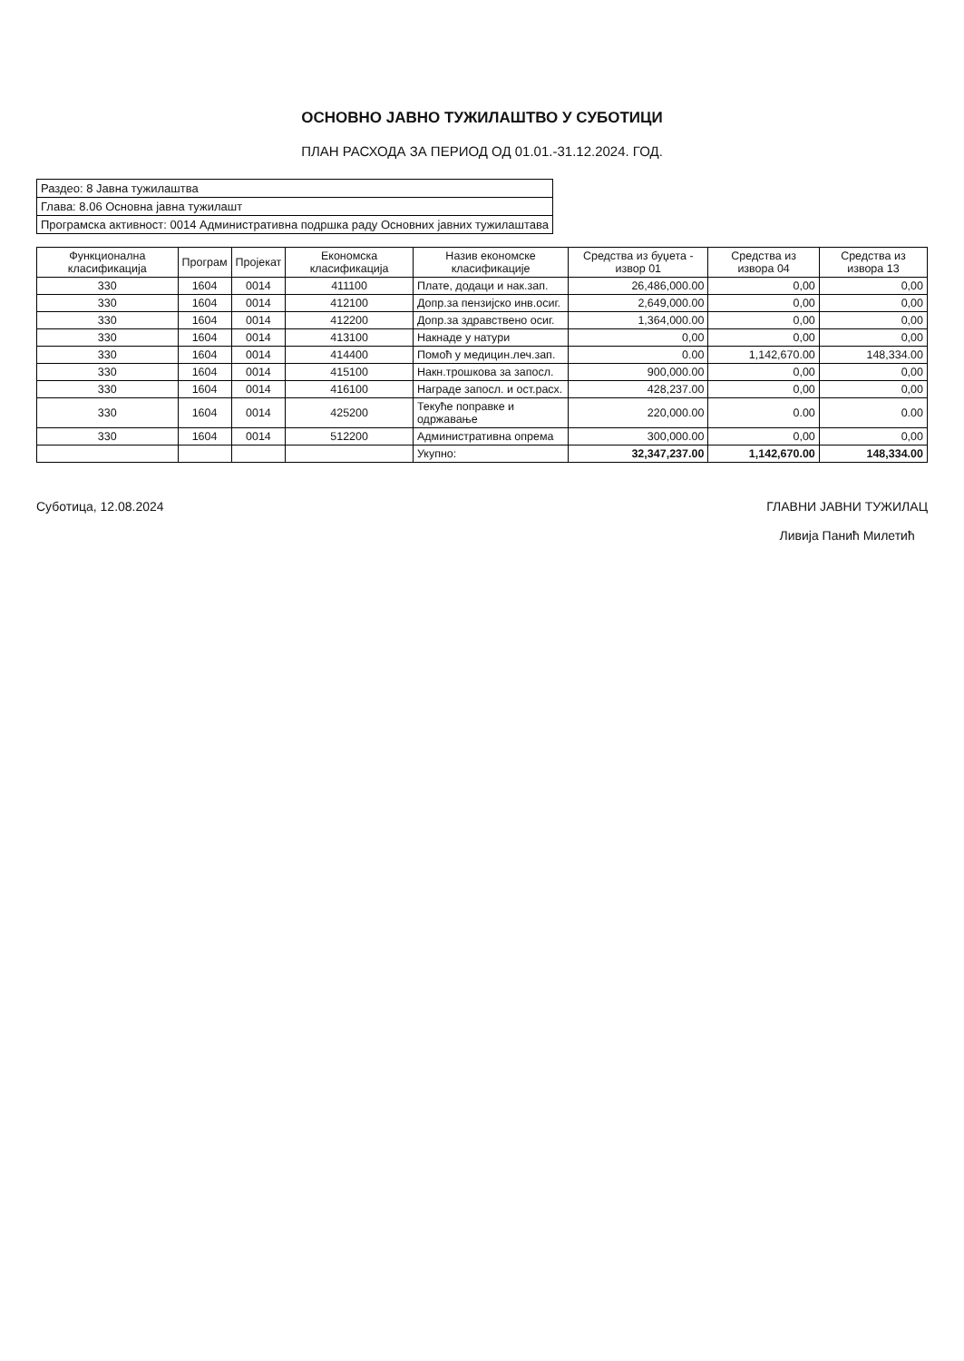ОСНОВНО ЈАВНО ТУЖИЛАШТВО У СУБОТИЦИ
ПЛАН РАСХОДА ЗА ПЕРИОД ОД 01.01.-31.12.2024. ГОД.
| Раздео: 8 Јавна тужилаштва |
| Глава: 8.06 Основна јавна тужилашт |
| Програмска активност: 0014 Административна подршка раду Основних јавних тужилаштава |
| Функционална класификација | Програм | Пројекат | Економска класификација | Назив економске класификације | Средства из буџета - извор 01 | Средства из извора 04 | Средства из извора 13 |
| --- | --- | --- | --- | --- | --- | --- | --- |
| 330 | 1604 | 0014 | 411100 | Плате, додаци и нак.зап. | 26,486,000.00 | 0,00 | 0,00 |
| 330 | 1604 | 0014 | 412100 | Допр.за пензијско инв.осиг. | 2,649,000.00 | 0,00 | 0,00 |
| 330 | 1604 | 0014 | 412200 | Допр.за здравствено осиг. | 1,364,000.00 | 0,00 | 0,00 |
| 330 | 1604 | 0014 | 413100 | Накнаде у натури | 0,00 | 0,00 | 0,00 |
| 330 | 1604 | 0014 | 414400 | Помоћ у медицин.леч.зап. | 0.00 | 1,142,670.00 | 148,334.00 |
| 330 | 1604 | 0014 | 415100 | Накн.трошкова за запосл. | 900,000.00 | 0,00 | 0,00 |
| 330 | 1604 | 0014 | 416100 | Награде запосл. и ост.расх. | 428,237.00 | 0,00 | 0,00 |
| 330 | 1604 | 0014 | 425200 | Текуће поправке и одржавање | 220,000.00 | 0.00 | 0.00 |
| 330 | 1604 | 0014 | 512200 | Административна опрема | 300,000.00 | 0,00 | 0,00 |
| | | | | Укупно: | 32,347,237.00 | 1,142,670.00 | 148,334.00 |
Суботица, 12.08.2024 ГЛАВНИ ЈАВНИ ТУЖИЛАЦ
Ливија Панић Милетић